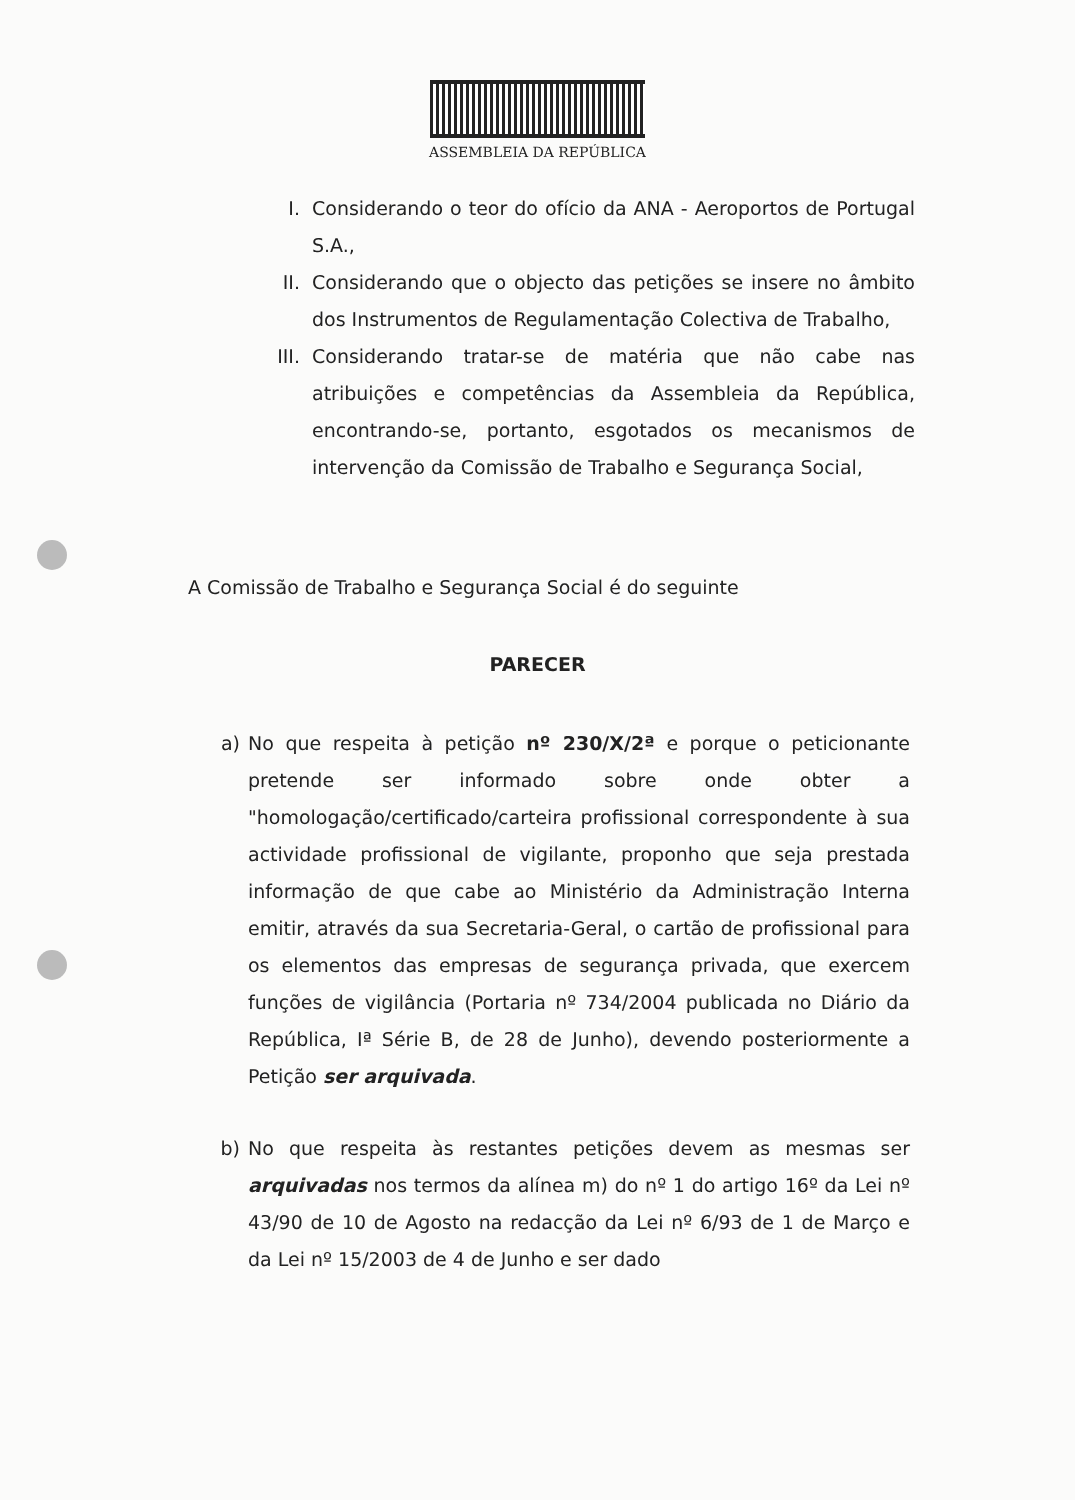ASSEMBLEIA DA REPÚBLICA
I. Considerando o teor do ofício da ANA - Aeroportos de Portugal S.A.,
II. Considerando que o objecto das petições se insere no âmbito dos Instrumentos de Regulamentação Colectiva de Trabalho,
III. Considerando tratar-se de matéria que não cabe nas atribuições e competências da Assembleia da República, encontrando-se, portanto, esgotados os mecanismos de intervenção da Comissão de Trabalho e Segurança Social,
A Comissão de Trabalho e Segurança Social é do seguinte
PARECER
a) No que respeita à petição nº 230/X/2ª e porque o peticionante pretende ser informado sobre onde obter a "homologação/certificado/carteira profissional correspondente à sua actividade profissional de vigilante, proponho que seja prestada informação de que cabe ao Ministério da Administração Interna emitir, através da sua Secretaria-Geral, o cartão de profissional para os elementos das empresas de segurança privada, que exercem funções de vigilância (Portaria nº 734/2004 publicada no Diário da República, Iª Série B, de 28 de Junho), devendo posteriormente a Petição ser arquivada.
b) No que respeita às restantes petições devem as mesmas ser arquivadas nos termos da alínea m) do nº 1 do artigo 16º da Lei nº 43/90 de 10 de Agosto na redacção da Lei nº 6/93 de 1 de Março e da Lei nº 15/2003 de 4 de Junho e ser dado